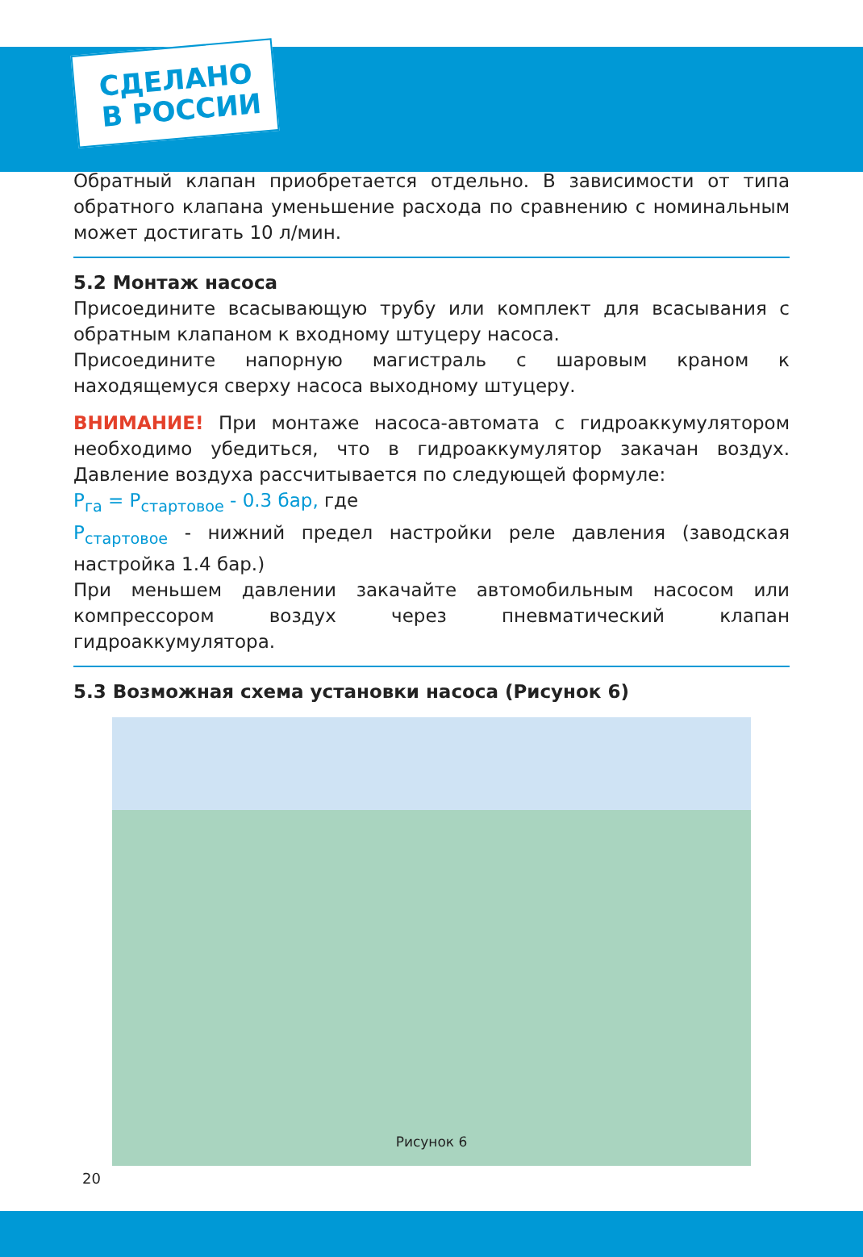СДЕЛАНО
В РОССИИ
Обратный клапан приобретается отдельно. В зависимости от типа обратного клапана уменьшение расхода по сравнению с номинальным может достигать 10 л/мин.
5.2 Монтаж насоса
Присоедините всасывающую трубу или комплект для всасывания с обратным клапаном к входному штуцеру насоса.
Присоедините напорную магистраль с шаровым краном к находящемуся сверху насоса выходному штуцеру.
ВНИМАНИЕ! При монтаже насоса-автомата с гидроаккумулятором необходимо убедиться, что в гидроаккумулятор закачан воздух. Давление воздуха рассчитывается по следующей формуле:
P<sub>га</sub> = P<sub>стартовое</sub> - 0.3 бар, где
P<sub>стартовое</sub> - нижний предел настройки реле давления (заводская настройка 1.4 бар.)
При меньшем давлении закачайте автомобильным насосом или компрессором воздух через пневматический клапан гидроаккумулятора.
5.3 Возможная схема установки насоса (Рисунок 6)
Рисунок 6
20